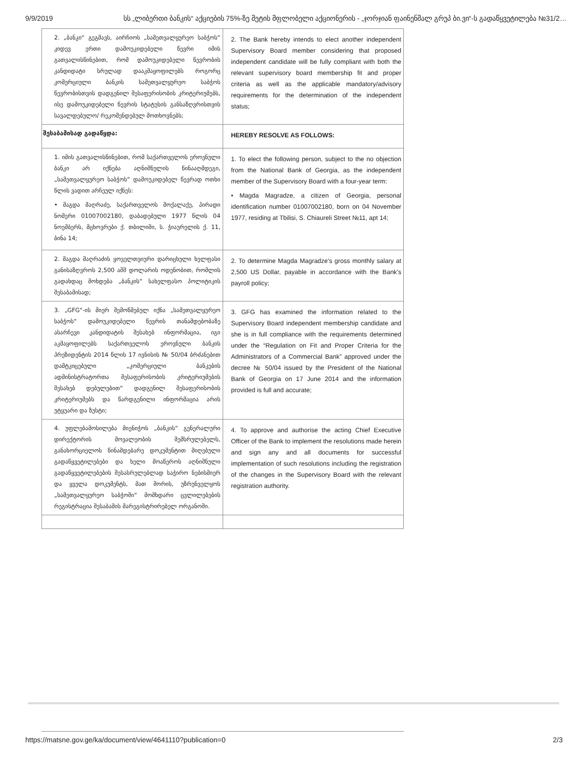9/9/2019 სს „ლიბერთი ბანკის“ აქციების 75%-ზე მეტის მფლობელი აქციონერის - „ჯორჯიან ფაინენშალ გრუპ ბი.ვი“-ს გადაწყვეტილება №31/2…
| 2. „ბანკი“ გეგმავს, აირჩიოს „სამეთვალყურეო საბჭოს“ კიდევ ერთი დამოუკიდებელი წევრი იმის გათვალისწინებით, რომ დამოუკიდებელი წევრობის კანდიდატი სრულად დააკმაყოფილებს როგორც კომერციული ბანკის სამეთვალყურეო საბჭოს წევრობისთვის დადგენილ შესაფერისობის კრიტერიუმებს, ისე დამოუკიდებელი წევრის სტატუსის განსაზღვრისთვის სავალდებულო/ რეკომენდებულ მოთხოვნებს; | 2. The Bank hereby intends to elect another independent Supervisory Board member considering that proposed independent candidate will be fully compliant with both the relevant supervisory board membership fit and proper criteria as well as the applicable mandatory/advisory requirements for the determination of the independent status; |
| შესაბამისად გადაწყდა: | HEREBY RESOLVE AS FOLLOWS: |
| 1. იმის გათვალისწინებით, რომ საქართველოს ეროვნული ბანკი არ იქნება აღნიშნულის წინააღმდეგი, „სამეთვალყურეო საბჭოს“ დამოუკიდებელ წევრად ოთხი წლის ვადით არჩეულ იქნეს: • მაგდა მაღრაძე, საქართველოს მოქალაქე, პირადი ნომერი 01007002180, დაბადებული 1977 წლის 04 ნოემბერს, მცხოვრები ქ. თბილიში, ს. ჭიაურელის ქ. 11, ბინა 14; | 1. To elect the following person, subject to the no objection from the National Bank of Georgia, as the independent member of the Supervisory Board with a four-year term: • Magda Magradze, a citizen of Georgia, personal identification number 01007002180, born on 04 November 1977, residing at Tbilisi, S. Chiaureli Street №11, apt 14; |
| 2. მაგდა მაღრაძის ყოველთვიური დარიცხული ხელფასი განისაზღვროს 2,500 აშშ დოლარის ოდენობით, რომლის გადახდაც მოხდება „ბანკის“ სახელფასო პოლიტიკის შესაბამისად; | 2. To determine Magda Magradze's gross monthly salary at 2,500 US Dollar, payable in accordance with the Bank's payroll policy; |
| 3. „GFG“-ის მიერ შემოწმებულ იქნა „სამეთვალყურეო საბჭოს“ დამოუკიდებელი წევრის თანამდებობაზე ასარჩევი კანდიდატის შესახებ ინფორმაცია, იგი აკმაყოფილებს საქართველოს ეროვნული ბანკის პრეზიდენტის 2014 წლის 17 ივნისის № 50/04 ბრძანებით დამტკიცებული „კომერციული ბანკების ადმინისტრატორთა შესაფერისობის კრიტერიუმების შესახებ დებულებით“ დადგენილ შესაფერისობის კრიტერიუმებს და წარდგენილი ინფორმაცია არის უტყუარი და ზუსტი; | 3. GFG has examined the information related to the Supervisory Board independent membership candidate and she is in full compliance with the requirements determined under the “Regulation on Fit and Proper Criteria for the Administrators of a Commercial Bank” approved under the decree № 50/04 issued by the President of the National Bank of Georgia on 17 June 2014 and the information provided is full and accurate; |
| 4. უფლებამოსილება მიენიჭოს „ბანკის“ გენერალური დირექტორის მოვალეობის შემსრულებელს, განახორციელოს წინამდებარე დოკუმენტით მიღებული გადაწყვეტილებები და ხელი მოაწეროს აღნიშნული გადაწყვეტილებების შესასრულებლად საჭირო ნებისმიერ და ყველა დოკუმენტს, მათ შორის, უზრუნველყოს „სამეთვალყურეო საბჭოში“ მომხდარი ცვლილებების რეგისტრაცია შესაბამის მარეგისტრირებელ ორგანოში. | 4. To approve and authorise the acting Chief Executive Officer of the Bank to implement the resolutions made herein and sign any and all documents for successful implementation of such resolutions including the registration of the changes in the Supervisory Board with the relevant registration authority. |
https://matsne.gov.ge/ka/document/view/4641110?publication=0 2/3